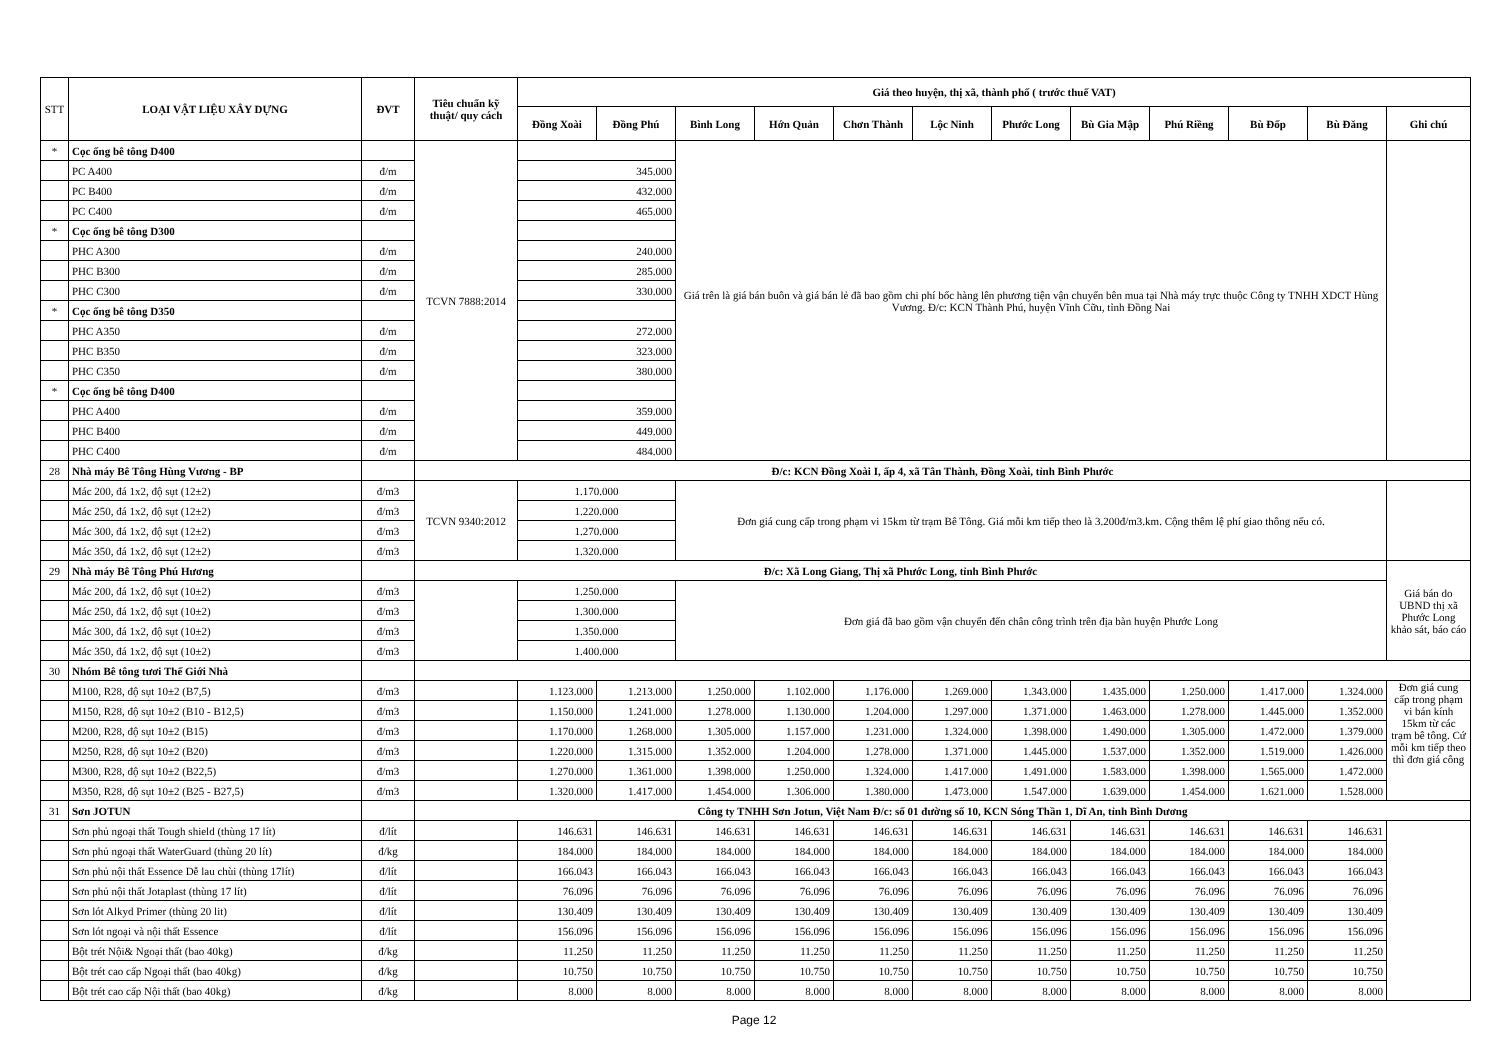| STT | LOẠI VẬT LIỆU XÂY DỰNG | ĐVT | Tiêu chuẩn kỹ thuật/ quy cách | Giá theo huyện, thị xã, thành phố ( trước thuế VAT) | | | | | | | | | | | |
| --- | --- | --- | --- | --- | --- | --- | --- | --- | --- | --- | --- | --- | --- | --- | --- |
| | | | | Đồng Xoài | Đồng Phú | Bình Long | Hớn Quản | Chơn Thành | Lộc Ninh | Phước Long | Bù Gia Mập | Phú Riềng | Bù Đốp | Bù Đăng | Ghi chú |
| * | Cọc ống bê tông D400 | | TCVN 7888:2014 | | | Giá trên là giá bán buôn và giá bán lẻ đã bao gồm chi phí bốc hàng lên phương tiện vận chuyển bên mua tại Nhà máy trực thuộc Công ty TNHH XDCT Hùng Vương. Đ/c: KCN Thành Phú, huyện Vĩnh Cữu, tỉnh Đồng Nai | | | | | | | | | |
| | PC A400 | đ/m | | 345.000 | | | | | | | | | | | |
| | PC B400 | đ/m | | 432.000 | | | | | | | | | | | |
| | PC C400 | đ/m | | 465.000 | | | | | | | | | | | |
| * | Cọc ống bê tông D300 | | | | | | | | | | | | | | |
| | PHC A300 | đ/m | | 240.000 | | | | | | | | | | | |
| | PHC B300 | đ/m | | 285.000 | | | | | | | | | | | |
| | PHC C300 | đ/m | | 330.000 | | | | | | | | | | | |
| * | Cọc ống bê tông D350 | | | | | | | | | | | | | | |
| | PHC A350 | đ/m | | 272.000 | | | | | | | | | | | |
| | PHC B350 | đ/m | | 323.000 | | | | | | | | | | | |
| | PHC C350 | đ/m | | 380.000 | | | | | | | | | | | |
| * | Cọc ống bê tông D400 | | | | | | | | | | | | | | |
| | PHC A400 | đ/m | | 359.000 | | | | | | | | | | | |
| | PHC B400 | đ/m | | 449.000 | | | | | | | | | | | |
| | PHC C400 | đ/m | | 484.000 | | | | | | | | | | | |
| 28 | Nhà máy Bê Tông Hùng Vương - BP | | Đ/c: KCN Đồng Xoài I, ấp 4, xã Tân Thành, Đồng Xoài, tỉnh Bình Phước | | | | | | | | | | | | |
| | Mác 200, đá 1x2, độ sụt (12±2) | đ/m3 | TCVN 9340:2012 | 1.170.000 | | Đơn giá cung cấp trong phạm vi 15km từ trạm Bê Tông. Giá mỗi km tiếp theo là 3.200đ/m3.km. Cộng thêm lệ phí giao thông nếu có. | | | | | | | | | |
| | Mác 250, đá 1x2, độ sụt (12±2) | đ/m3 | | 1.220.000 | | | | | | | | | | | |
| | Mác 300, đá 1x2, độ sụt (12±2) | đ/m3 | | 1.270.000 | | | | | | | | | | | |
| | Mác 350, đá 1x2, độ sụt (12±2) | đ/m3 | | 1.320.000 | | | | | | | | | | | |
| 29 | Nhà máy Bê Tông Phú Hương | | Đ/c: Xã Long Giang, Thị xã Phước Long, tỉnh Bình Phước | | | | | | | | | | | | Giá bán do UBND thị xã Phước Long khảo sát, báo cáo |
| | Mác 200, đá 1x2, độ sụt (10±2) | đ/m3 | | 1.250.000 | | Đơn giá đã bao gồm vận chuyển đến chân công trình trên địa bàn huyện Phước Long | | | | | | | | | |
| | Mác 250, đá 1x2, độ sụt (10±2) | đ/m3 | | 1.300.000 | | | | | | | | | | | |
| | Mác 300, đá 1x2, độ sụt (10±2) | đ/m3 | | 1.350.000 | | | | | | | | | | | |
| | Mác 350, đá 1x2, độ sụt (10±2) | đ/m3 | | 1.400.000 | | | | | | | | | | | |
| 30 | Nhóm Bê tông tươi Thế Giới Nhà | | | | | | | | | | | | | | |
| | M100, R28, độ sụt 10±2 (B7,5) | đ/m3 | | 1.123.000 | 1.213.000 | 1.250.000 | 1.102.000 | 1.176.000 | 1.269.000 | 1.343.000 | 1.435.000 | 1.250.000 | 1.417.000 | 1.324.000 | Đơn giá cung cấp trong phạm vi bán kính 15km từ các trạm bê tông. Cứ mỗi km tiếp theo thì đơn giá công |
| | M150, R28, độ sụt 10±2 (B10 - B12,5) | đ/m3 | | 1.150.000 | 1.241.000 | 1.278.000 | 1.130.000 | 1.204.000 | 1.297.000 | 1.371.000 | 1.463.000 | 1.278.000 | 1.445.000 | 1.352.000 | |
| | M200, R28, độ sụt 10±2 (B15) | đ/m3 | | 1.170.000 | 1.268.000 | 1.305.000 | 1.157.000 | 1.231.000 | 1.324.000 | 1.398.000 | 1.490.000 | 1.305.000 | 1.472.000 | 1.379.000 | |
| | M250, R28, độ sụt 10±2 (B20) | đ/m3 | | 1.220.000 | 1.315.000 | 1.352.000 | 1.204.000 | 1.278.000 | 1.371.000 | 1.445.000 | 1.537.000 | 1.352.000 | 1.519.000 | 1.426.000 | |
| | M300, R28, độ sụt 10±2 (B22,5) | đ/m3 | | 1.270.000 | 1.361.000 | 1.398.000 | 1.250.000 | 1.324.000 | 1.417.000 | 1.491.000 | 1.583.000 | 1.398.000 | 1.565.000 | 1.472.000 | |
| | M350, R28, độ sụt 10±2 (B25 - B27,5) | đ/m3 | | 1.320.000 | 1.417.000 | 1.454.000 | 1.306.000 | 1.380.000 | 1.473.000 | 1.547.000 | 1.639.000 | 1.454.000 | 1.621.000 | 1.528.000 | |
| 31 | Sơn JOTUN | | Công ty TNHH Sơn Jotun, Việt Nam Đ/c: số 01 đường số 10, KCN Sóng Thần 1, Dĩ An, tỉnh Bình Dương | | | | | | | | | | | | |
| | Sơn phủ ngoại thất Tough shield (thùng 17 lít) | đ/lít | | 146.631 | 146.631 | 146.631 | 146.631 | 146.631 | 146.631 | 146.631 | 146.631 | 146.631 | 146.631 | 146.631 | |
| | Sơn phủ ngoại thất WaterGuard (thùng 20 lít) | đ/kg | | 184.000 | 184.000 | 184.000 | 184.000 | 184.000 | 184.000 | 184.000 | 184.000 | 184.000 | 184.000 | 184.000 | |
| | Sơn phủ nội thất Essence Dễ lau chùi (thùng 17lít) | đ/lít | | 166.043 | 166.043 | 166.043 | 166.043 | 166.043 | 166.043 | 166.043 | 166.043 | 166.043 | 166.043 | 166.043 | |
| | Sơn phủ nội thất Jotaplast (thùng 17 lít) | đ/lít | | 76.096 | 76.096 | 76.096 | 76.096 | 76.096 | 76.096 | 76.096 | 76.096 | 76.096 | 76.096 | 76.096 | |
| | Sơn lót Alkyd Primer (thùng 20 lit) | đ/lít | | 130.409 | 130.409 | 130.409 | 130.409 | 130.409 | 130.409 | 130.409 | 130.409 | 130.409 | 130.409 | 130.409 | |
| | Sơn lót ngoại và nội thất Essence | đ/lít | | 156.096 | 156.096 | 156.096 | 156.096 | 156.096 | 156.096 | 156.096 | 156.096 | 156.096 | 156.096 | 156.096 | |
| | Bột trét Nội& Ngoại thất (bao 40kg) | đ/kg | | 11.250 | 11.250 | 11.250 | 11.250 | 11.250 | 11.250 | 11.250 | 11.250 | 11.250 | 11.250 | 11.250 | |
| | Bột trét cao cấp Ngoại thất (bao 40kg) | đ/kg | | 10.750 | 10.750 | 10.750 | 10.750 | 10.750 | 10.750 | 10.750 | 10.750 | 10.750 | 10.750 | 10.750 | |
| | Bột trét cao cấp Nội thất (bao 40kg) | đ/kg | | 8.000 | 8.000 | 8.000 | 8.000 | 8.000 | 8.000 | 8.000 | 8.000 | 8.000 | 8.000 | 8.000 | |
Page 12